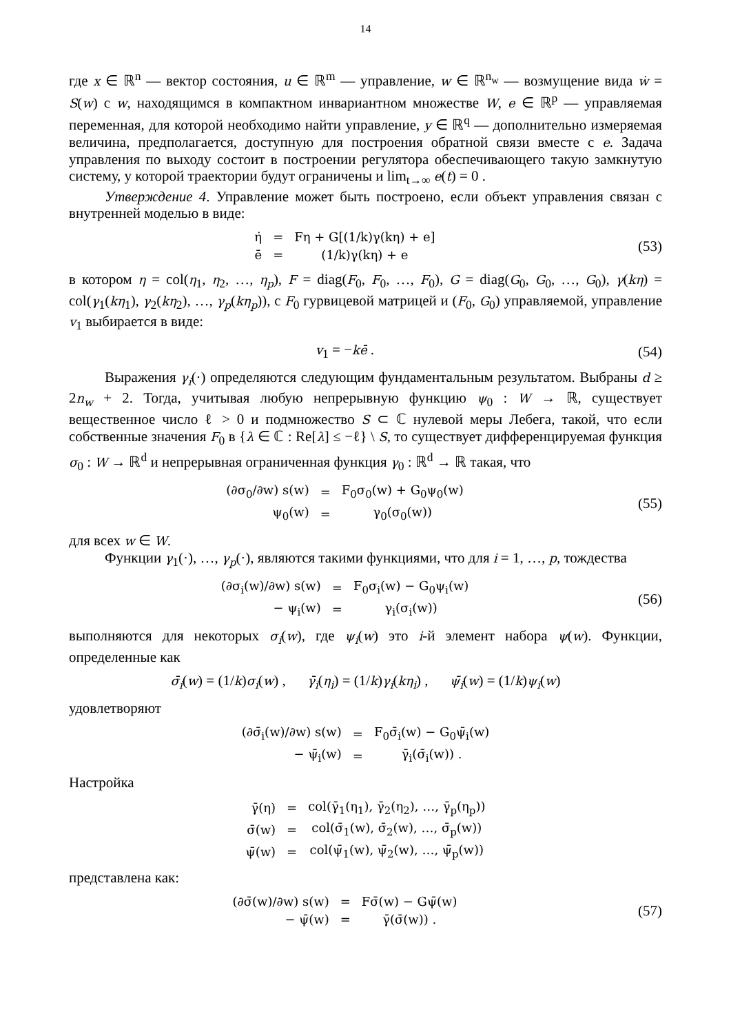14
где x ∈ ℝ<sup>n</sup> — вектор состояния, u ∈ ℝ<sup>m</sup> — управление, w ∈ ℝ<sup>n<sub>w</sub></sup> — возмущение вида ẇ = S(w) с w, находящимся в компактном инвариантном множестве W, e ∈ ℝ<sup>p</sup> — управляемая переменная, для которой необходимо найти управление, y ∈ ℝ<sup>q</sup> — дополнительно измеряемая величина, предполагается, доступную для построения обратной связи вместе с e. Задача управления по выходу состоит в построении регулятора обеспечивающего такую замкнутую систему, у которой траектории будут ограничены и lim<sub>t→∞</sub> e(t) = 0 .
Утверждение 4. Управление может быть построено, если объект управления связан с внутренней моделью в виде:
| η̇ | = | Fη + G[(1/k)γ(kη) + e] |
| ē | = | (1/k)γ(kη) + e |
(53)
в котором η = col(η<sub>1</sub>, η<sub>2</sub>, …, η<sub>p</sub>), F = diag(F<sub>0</sub>, F<sub>0</sub>, …, F<sub>0</sub>), G = diag(G<sub>0</sub>, G<sub>0</sub>, …, G<sub>0</sub>), γ(kη) = col(γ<sub>1</sub>(kη<sub>1</sub>), γ<sub>2</sub>(kη<sub>2</sub>), …, γ<sub>p</sub>(kη<sub>p</sub>)), с F<sub>0</sub> гурвицевой матрицей и (F<sub>0</sub>, G<sub>0</sub>) управляемой, управление v<sub>1</sub> выбирается в виде:
v<sub>1</sub> = −kē . (54)
Выражения γ<sub>i</sub>(·) определяются следующим фундаментальным результатом. Выбраны d ≥ 2n<sub>w</sub> + 2. Тогда, учитывая любую непрерывную функцию ψ<sub>0</sub> : W → ℝ, существует вещественное число ℓ > 0 и подмножество S ⊂ ℂ нулевой меры Лебега, такой, что если собственные значения F<sub>0</sub> в {λ ∈ ℂ : Re[λ] ≤ −ℓ} \ S, то существует дифференцируемая функция σ<sub>0</sub> : W → ℝ<sup>d</sup> и непрерывная ограниченная функция γ<sub>0</sub> : ℝ<sup>d</sup> → ℝ такая, что
| (∂σ<sub>0</sub>/∂w) s(w) | = | F<sub>0</sub>σ<sub>0</sub>(w) + G<sub>0</sub>ψ<sub>0</sub>(w) |
| ψ<sub>0</sub>(w) | = | γ<sub>0</sub>(σ<sub>0</sub>(w)) |
(55)
для всех w ∈ W.
Функции γ<sub>1</sub>(·), …, γ<sub>p</sub>(·), являются такими функциями, что для i = 1, …, p, тождества
| (∂σ<sub>i</sub>(w)/∂w) s(w) | = | F<sub>0</sub>σ<sub>i</sub>(w) − G<sub>0</sub>ψ<sub>i</sub>(w) |
| − ψ<sub>i</sub>(w) | = | γ<sub>i</sub>(σ<sub>i</sub>(w)) |
(56)
выполняются для некоторых σ<sub>i</sub>(w), где ψ<sub>i</sub>(w) это i-й элемент набора ψ(w). Функции, определенные как
σ̄<sub>i</sub>(w) = (1/k)σ<sub>i</sub>(w) , γ̄<sub>i</sub>(η<sub>i</sub>) = (1/k)γ<sub>i</sub>(kη<sub>i</sub>) , ψ̄<sub>i</sub>(w) = (1/k)ψ<sub>i</sub>(w)
удовлетворяют
| (∂σ̄<sub>i</sub>(w)/∂w) s(w) | = | F<sub>0</sub>σ̄<sub>i</sub>(w) − G<sub>0</sub>ψ̄<sub>i</sub>(w) |
| − ψ̄<sub>i</sub>(w) | = | γ̄<sub>i</sub>(σ̄<sub>i</sub>(w)) . |
Настройка
| γ̄(η) | = | col(γ̄<sub>1</sub>(η<sub>1</sub>), γ̄<sub>2</sub>(η<sub>2</sub>), …, γ̄<sub>p</sub>(η<sub>p</sub>)) |
| σ̄(w) | = | col(σ̄<sub>1</sub>(w), σ̄<sub>2</sub>(w), …, σ̄<sub>p</sub>(w)) |
| ψ̄(w) | = | col(ψ̄<sub>1</sub>(w), ψ̄<sub>2</sub>(w), …, ψ̄<sub>p</sub>(w)) |
представлена как:
| (∂σ̄(w)/∂w) s(w) | = | Fσ̄(w) − Gψ̄(w) |
| − ψ̄(w) | = | γ̄(σ̄(w)) . |
(57)